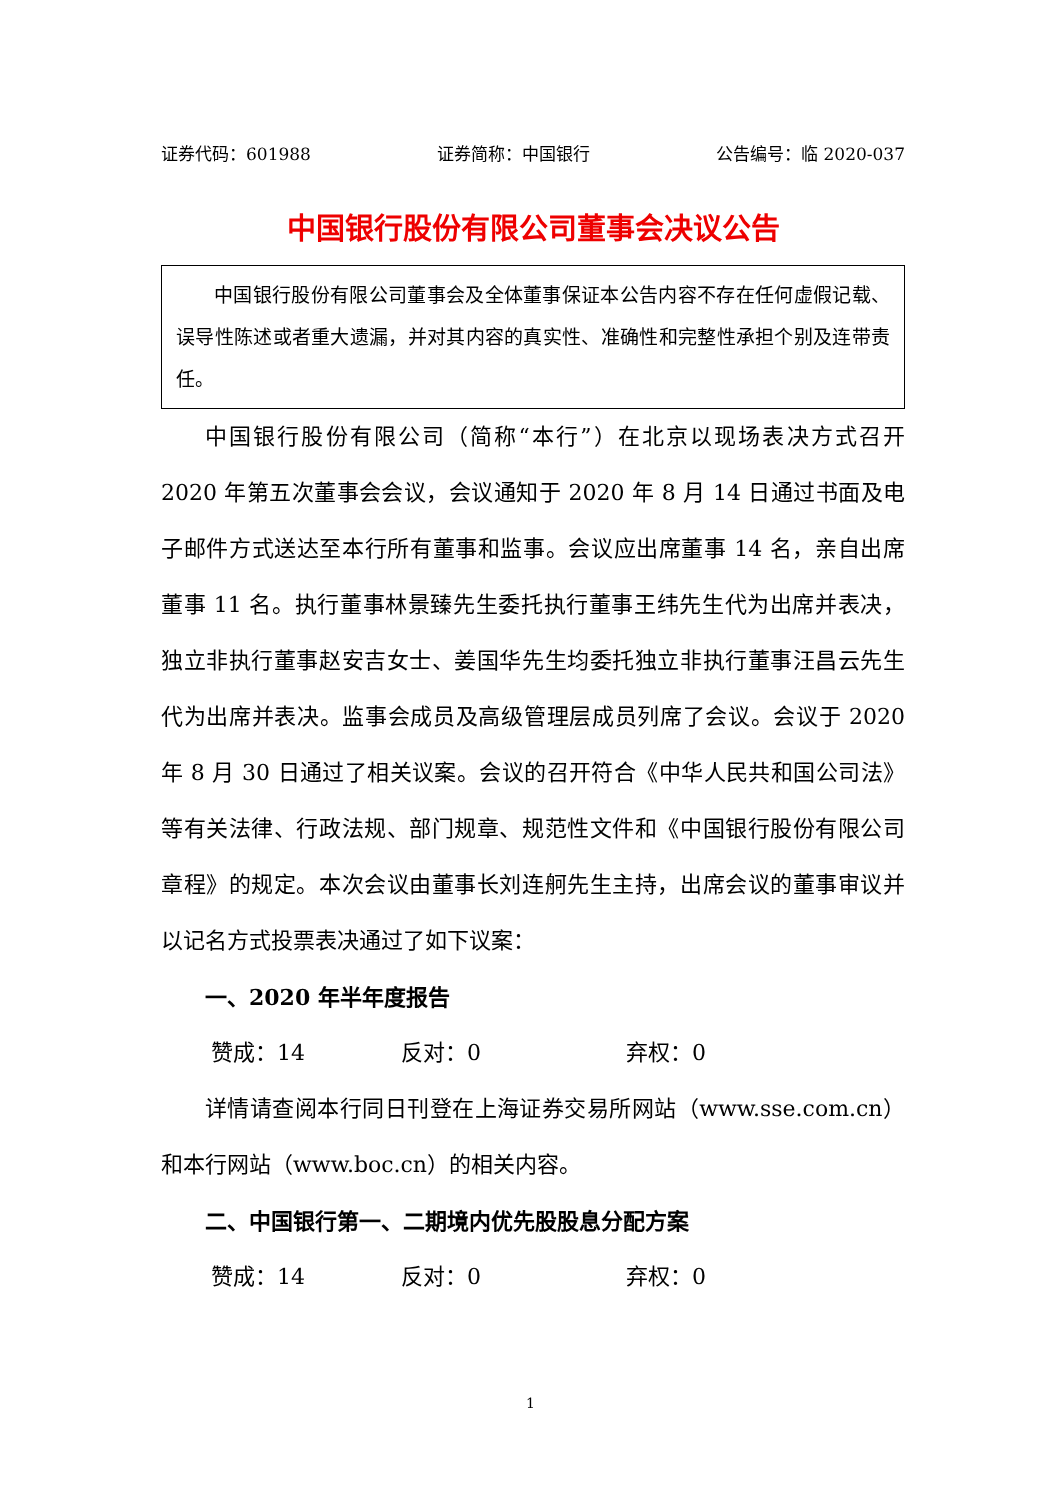证券代码：601988 证券简称：中国银行 公告编号：临 2020-037
中国银行股份有限公司董事会决议公告
中国银行股份有限公司董事会及全体董事保证本公告内容不存在任何虚假记载、误导性陈述或者重大遗漏，并对其内容的真实性、准确性和完整性承担个别及连带责任。
中国银行股份有限公司（简称“本行”）在北京以现场表决方式召开 2020 年第五次董事会会议，会议通知于 2020 年 8 月 14 日通过书面及电子邮件方式送达至本行所有董事和监事。会议应出席董事 14 名，亲自出席董事 11 名。执行董事林景臻先生委托执行董事王纬先生代为出席并表决，独立非执行董事赵安吉女士、姜国华先生均委托独立非执行董事汪昌云先生代为出席并表决。监事会成员及高级管理层成员列席了会议。会议于 2020 年 8 月 30 日通过了相关议案。会议的召开符合《中华人民共和国公司法》等有关法律、行政法规、部门规章、规范性文件和《中国银行股份有限公司章程》的规定。本次会议由董事长刘连舸先生主持，出席会议的董事审议并以记名方式投票表决通过了如下议案：
一、2020 年半年度报告
赞成：14 反对：0 弃权：0
详情请查阅本行同日刊登在上海证券交易所网站（www.sse.com.cn）和本行网站（www.boc.cn）的相关内容。
二、中国银行第一、二期境内优先股股息分配方案
赞成：14 反对：0 弃权：0
1